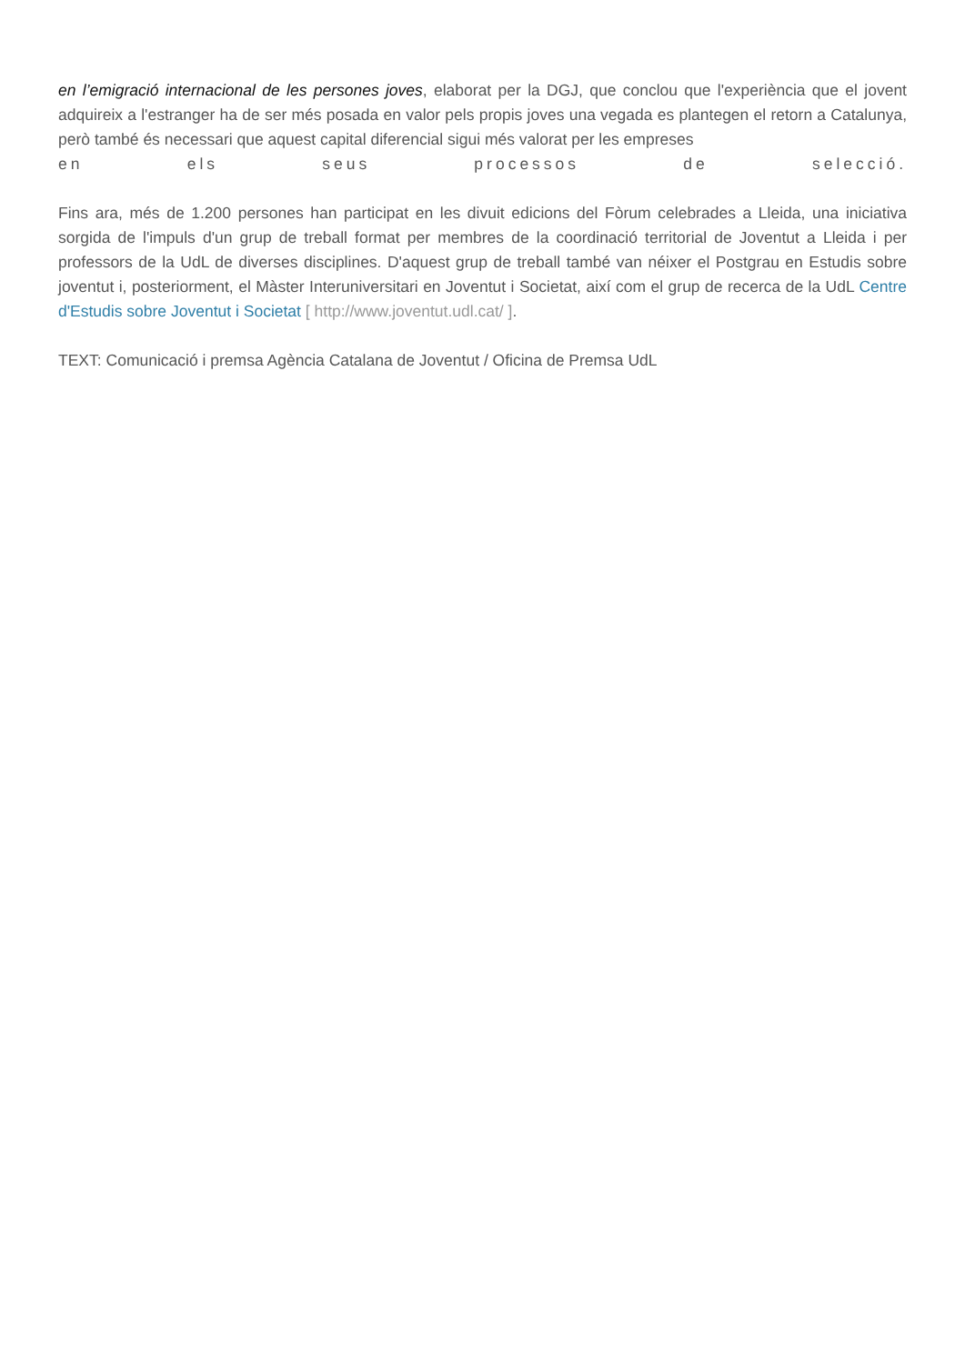en l’emigració internacional de les persones joves, elaborat per la DGJ, que conclou que l'experiència que el jovent adquireix a l'estranger ha de ser més posada en valor pels propis joves una vegada es plantegen el retorn a Catalunya, però també és necessari que aquest capital diferencial sigui més valorat per les empreses
en els seus processos de selecció.
Fins ara, més de 1.200 persones han participat en les divuit edicions del Fòrum celebrades a Lleida, una iniciativa sorgida de l'impuls d'un grup de treball format per membres de la coordinació territorial de Joventut a Lleida i per professors de la UdL de diverses disciplines. D'aquest grup de treball també van néixer el Postgrau en Estudis sobre joventut i, posteriorment, el Màster Interuniversitari en Joventut i Societat, així com el grup de recerca de la UdL Centre d'Estudis sobre Joventut i Societat [ http://www.joventut.udl.cat/ ].
TEXT: Comunicació i premsa Agència Catalana de Joventut / Oficina de Premsa UdL